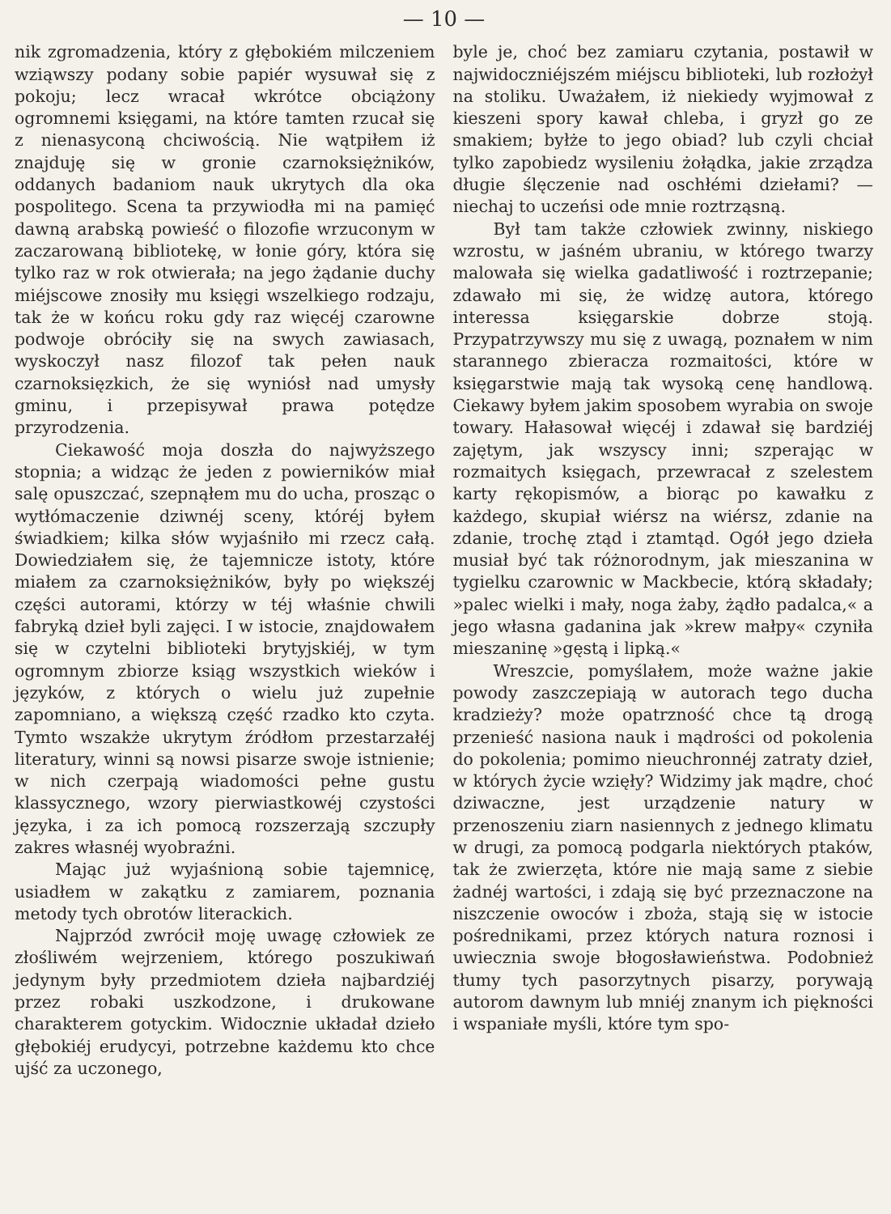— 10 —
nik zgromadzenia, który z głębokiém milczeniem wziąwszy podany sobie papiér wysuwał się z pokoju; lecz wracał wkrótce obciążony ogromnemi księgami, na które tamten rzucał się z nienasyconą chciwością. Nie wątpiłem iż znajduję się w gronie czarnoksiężników, oddanych badaniom nauk ukrytych dla oka pospolitego. Scena ta przywiodła mi na pamięć dawną arabską powieść o filozofie wrzuconym w zaczarowaną bibliotekę, w łonie góry, która się tylko raz w rok otwierała; na jego żądanie duchy miéjscowe znosiły mu księgi wszelkiego rodzaju, tak że w końcu roku gdy raz więcéj czarowne podwoje obróciły się na swych zawiasach, wyskoczył nasz filozof tak pełen nauk czarnoksięzkich, że się wyniósł nad umysły gminu, i przepisywał prawa potędze przyrodzenia.
Ciekawość moja doszła do najwyższego stopnia; a widząc że jeden z powierników miał salę opuszczać, szepnąłem mu do ucha, prosząc o wytłómaczenie dziwnéj sceny, któréj byłem świadkiem; kilka słów wyjaśniło mi rzecz całą. Dowiedziałem się, że tajemnicze istoty, które miałem za czarnoksiężników, były po większéj części autorami, którzy w téj właśnie chwili fabryką dzieł byli zajęci. I w istocie, znajdowałem się w czytelni biblioteki brytyjskiéj, w tym ogromnym zbiorze ksiąg wszystkich wieków i języków, z których o wielu już zupełnie zapomniano, a większą część rzadko kto czyta. Tymto wszakże ukrytym źródłom przestarzałéj literatury, winni są nowsi pisarze swoje istnienie; w nich czerpają wiadomości pełne gustu klassycznego, wzory pierwiastkowéj czystości języka, i za ich pomocą rozszerzają szczupły zakres własnéj wyobraźni.
Mając już wyjaśnioną sobie tajemnicę, usiadłem w zakątku z zamiarem, poznania metody tych obrotów literackich.
Najprzód zwrócił moję uwagę człowiek ze złośliwém wejrzeniem, którego poszukiwań jedynym były przedmiotem dzieła najbardziéj przez robaki uszkodzone, i drukowane charakterem gotyckim. Widocznie układał dzieło głębokiéj erudycyi, potrzebne każdemu kto chce ujść za uczonego,
byle je, choć bez zamiaru czytania, postawił w najwidoczniéjszém miéjscu biblioteki, lub rozłożył na stoliku. Uważałem, iż niekiedy wyjmował z kieszeni spory kawał chleba, i gryzł go ze smakiem; byłże to jego obiad? lub czyli chciał tylko zapobiedz wysileniu żołądka, jakie zrządza długie ślęczenie nad oschłémi dziełami? — niechaj to uczeńsi ode mnie roztrząsną.
Był tam także człowiek zwinny, niskiego wzrostu, w jaśném ubraniu, w którego twarzy malowała się wielka gadatliwość i roztrzepanie; zdawało mi się, że widzę autora, którego interessa księgarskie dobrze stoją. Przypatrzywszy mu się z uwagą, poznałem w nim starannego zbieracza rozmaitości, które w księgarstwie mają tak wysoką cenę handlową. Ciekawy byłem jakim sposobem wyrabia on swoje towary. Hałasował więcéj i zdawał się bardziéj zajętym, jak wszyscy inni; szperając w rozmaitych księgach, przewracał z szelestem karty rękopismów, a biorąc po kawałku z każdego, skupiał wiérsz na wiérsz, zdanie na zdanie, trochę ztąd i ztamtąd. Ogół jego dzieła musiał być tak różnorodnym, jak mieszanina w tygielku czarownic w Mackbecie, którą składały; »palec wielki i mały, noga żaby, żądło padalca,« a jego własna gadanina jak »krew małpy« czyniła mieszaninę »gęstą i lipką.«
Wreszcie, pomyślałem, może ważne jakie powody zaszczepiają w autorach tego ducha kradzieży? może opatrzność chce tą drogą przenieść nasiona nauk i mądrości od pokolenia do pokolenia; pomimo nieuchronnéj zatraty dzieł, w których życie wzięły? Widzimy jak mądre, choć dziwaczne, jest urządzenie natury w przenoszeniu ziarn nasiennych z jednego klimatu w drugi, za pomocą podgarla niektórych ptaków, tak że zwierzęta, które nie mają same z siebie żadnéj wartości, i zdają się być przeznaczone na niszczenie owoców i zboża, stają się w istocie pośrednikami, przez których natura roznosi i uwiecznia swoje błogosławieństwa. Podobnież tłumy tych pasorzytnych pisarzy, porywają autorom dawnym lub mniéj znanym ich piękności i wspaniałe myśli, które tym spo-